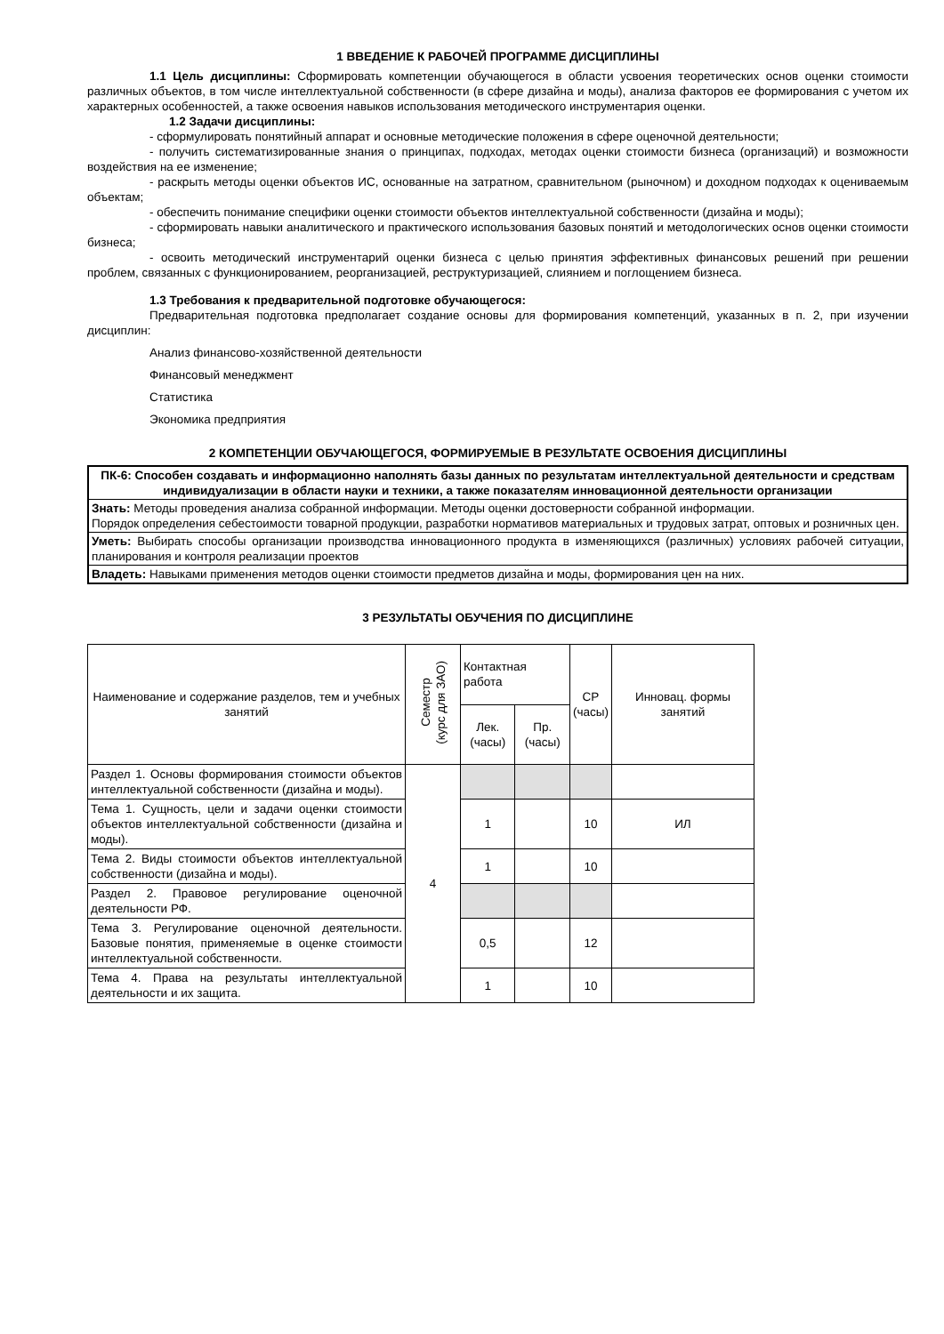1 ВВЕДЕНИЕ К РАБОЧЕЙ ПРОГРАММЕ ДИСЦИПЛИНЫ
1.1 Цель дисциплины: Сформировать компетенции обучающегося в области усвоения теоретических основ оценки стоимости различных объектов, в том числе интеллектуальной собственности (в сфере дизайна и моды), анализа факторов ее формирования с учетом их характерных особенностей, а также освоения навыков использования методического инструментария оценки.
1.2 Задачи дисциплины:
- сформулировать понятийный аппарат и основные методические положения в сфере оценочной деятельности;
- получить систематизированные знания о принципах, подходах, методах оценки стоимости бизнеса (организаций) и возможности воздействия на ее изменение;
- раскрыть методы оценки объектов ИС, основанные на затратном, сравнительном (рыночном) и доходном подходах к оцениваемым объектам;
- обеспечить понимание специфики оценки стоимости объектов интеллектуальной собственности (дизайна и моды);
- сформировать навыки аналитического и практического использования базовых понятий и методологических основ оценки стоимости бизнеса;
- освоить методический инструментарий оценки бизнеса с целью принятия эффективных финансовых решений при решении проблем, связанных с функционированием, реорганизацией, реструктуризацией, слиянием и поглощением бизнеса.
1.3 Требования к предварительной подготовке обучающегося:
Предварительная подготовка предполагает создание основы для формирования компетенций, указанных в п. 2, при изучении дисциплин:
Анализ финансово-хозяйственной деятельности
Финансовый менеджмент
Статистика
Экономика предприятия
2 КОМПЕТЕНЦИИ ОБУЧАЮЩЕГОСЯ, ФОРМИРУЕМЫЕ В РЕЗУЛЬТАТЕ ОСВОЕНИЯ ДИСЦИПЛИНЫ
| ПК-6: Способен создавать и информационно наполнять базы данных по результатам интеллектуальной деятельности и средствам индивидуализации в области науки и техники, а также показателям инновационной деятельности организации |
| Знать: Методы проведения анализа собранной информации. Методы оценки достоверности собранной информации. Порядок определения себестоимости товарной продукции, разработки нормативов материальных и трудовых затрат, оптовых и розничных цен. |
| Уметь: Выбирать способы организации производства инновационного продукта в изменяющихся (различных) условиях рабочей ситуации, планирования и контроля реализации проектов |
| Владеть: Навыками применения методов оценки стоимости предметов дизайна и моды, формирования цен на них. |
3 РЕЗУЛЬТАТЫ ОБУЧЕНИЯ ПО ДИСЦИПЛИНЕ
| Наименование и содержание разделов, тем и учебных занятий | Семестр (курс для ЗАО) | Контактная работа | | СР (часы) | Инновац. формы занятий |
| --- | --- | --- | --- | --- | --- |
| | | Лек. (часы) | Пр. (часы) | | |
| Раздел 1. Основы формирования стоимости объектов интеллектуальной собственности (дизайна и моды). | 4 | | | | |
| Тема 1. Сущность, цели и задачи оценки стоимости объектов интеллектуальной собственности (дизайна и моды). | | 1 | | 10 | ИЛ |
| Тема 2. Виды стоимости объектов интеллектуальной собственности (дизайна и моды). | | 1 | | 10 | |
| Раздел 2. Правовое регулирование оценочной деятельности РФ. | | | | | |
| Тема 3. Регулирование оценочной деятельности. Базовые понятия, применяемые в оценке стоимости интеллектуальной собственности. | | 0,5 | | 12 | |
| Тема 4. Права на результаты интеллектуальной деятельности и их защита. | | 1 | | 10 | |